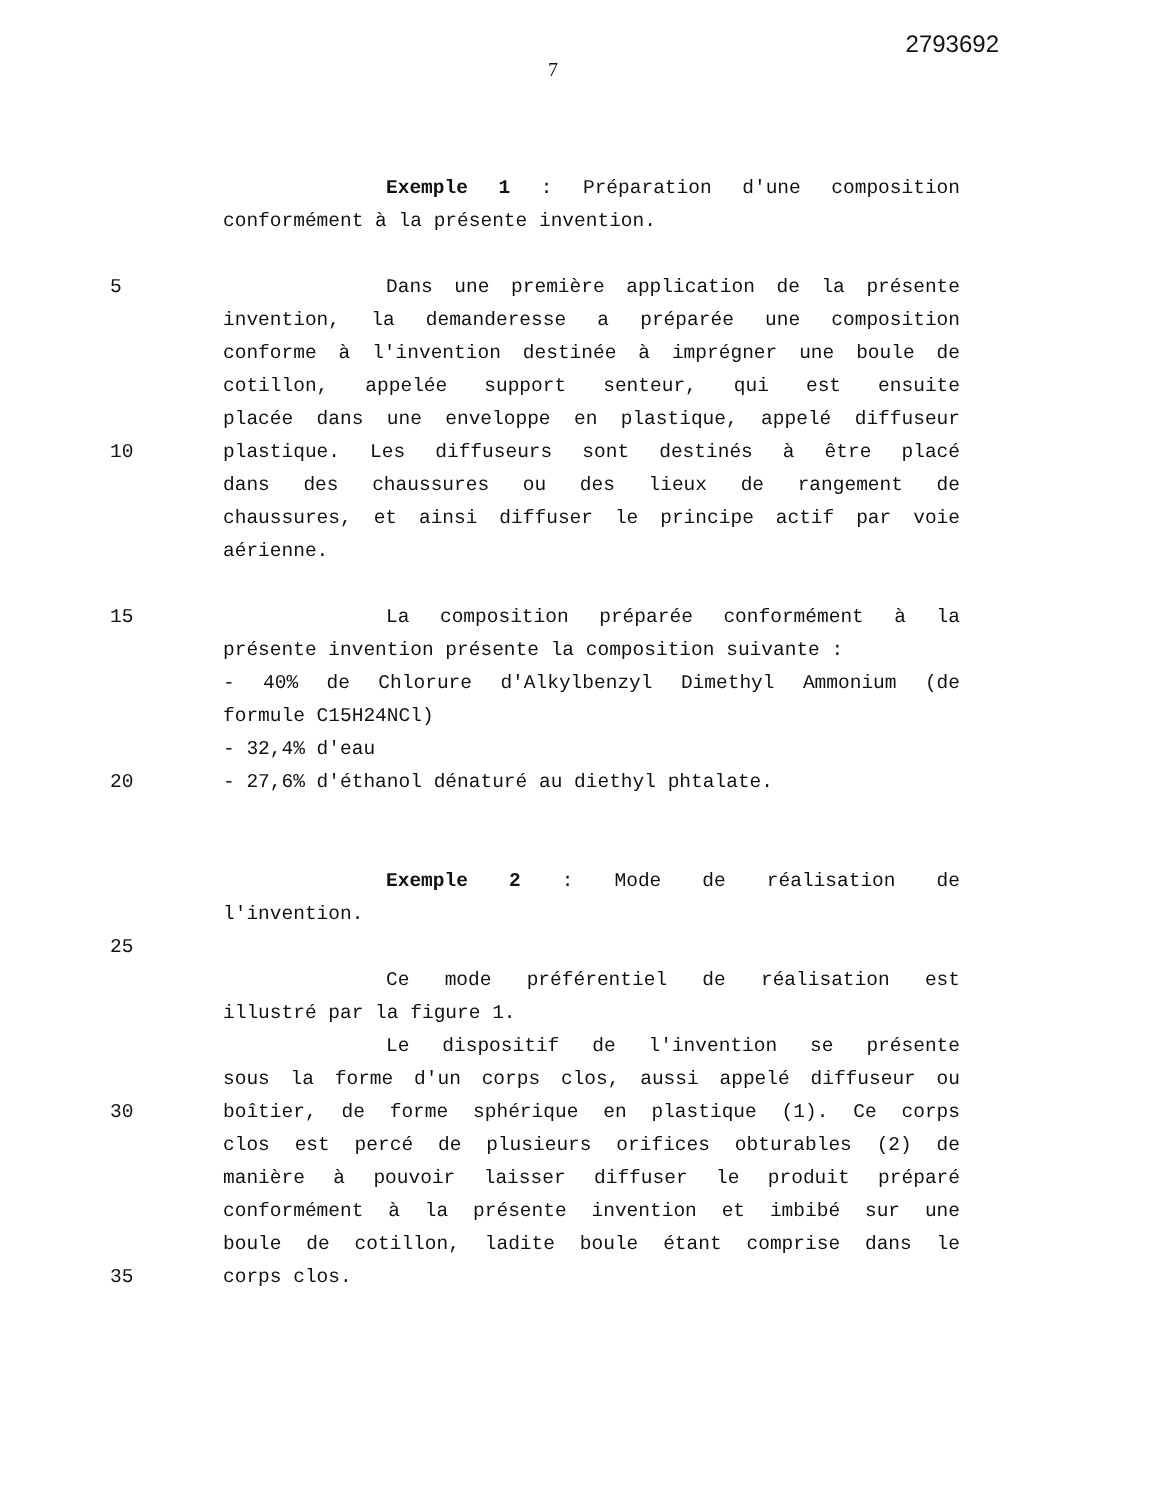2793692
7
Exemple 1 : Préparation d'une composition
conformément à la présente invention.
5 Dans une première application de la présente
invention, la demanderesse a préparée une composition
conforme à l'invention destinée à imprégner une boule de
cotillon, appelée support senteur, qui est ensuite
placée dans une enveloppe en plastique, appelé diffuseur
10 plastique. Les diffuseurs sont destinés à être placé
dans des chaussures ou des lieux de rangement de
chaussures, et ainsi diffuser le principe actif par voie
aérienne.
15 La composition préparée conformément à la
présente invention présente la composition suivante :
- 40% de Chlorure d'Alkylbenzyl Dimethyl Ammonium (de
formule C15H24NCl)
- 32,4% d'eau
20 - 27,6% d'éthanol dénaturé au diethyl phtalate.
Exemple 2 : Mode de réalisation de
l'invention.
25
Ce mode préférentiel de réalisation est
illustré par la figure 1.
Le dispositif de l'invention se présente
sous la forme d'un corps clos, aussi appelé diffuseur ou
30 boîtier, de forme sphérique en plastique (1). Ce corps
clos est percé de plusieurs orifices obturables (2) de
manière à pouvoir laisser diffuser le produit préparé
conformément à la présente invention et imbibé sur une
boule de cotillon, ladite boule étant comprise dans le
35 corps clos.